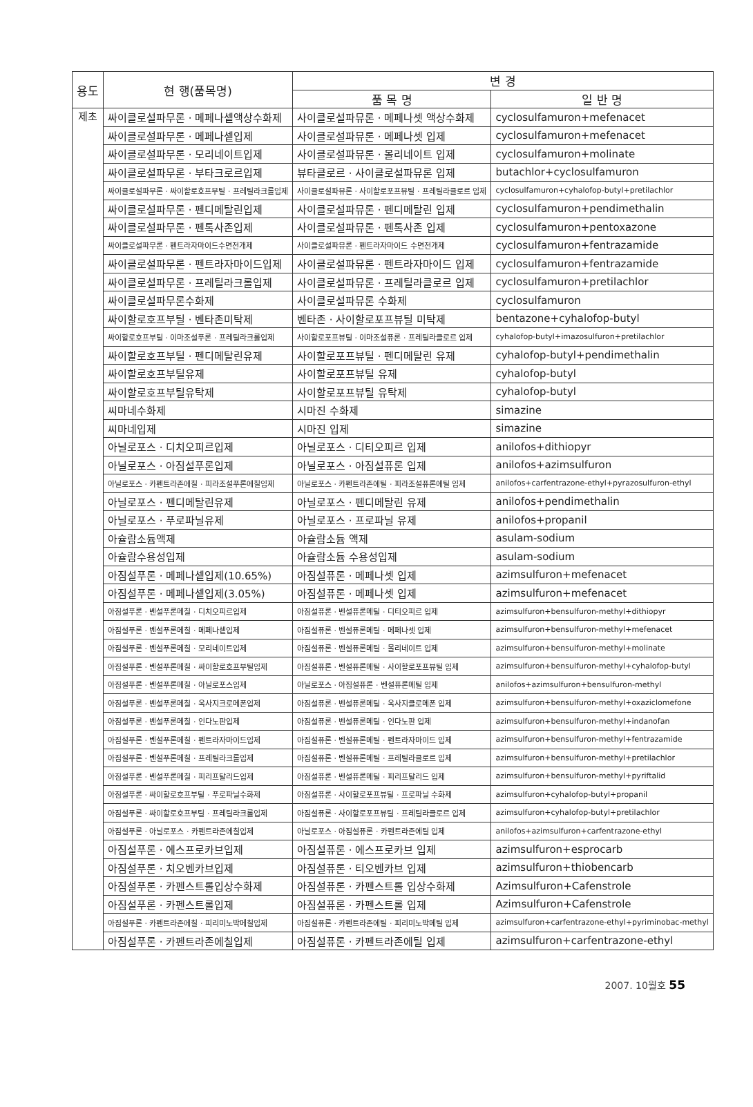| 용도 | 현 행(품목명) | 변 경 | |
| --- | --- | --- | --- |
| | | 품 목 명 | 일 반 명 |
| 제초 | 싸이클로설파무론 · 메페나셑액상수화제 | 사이클로설파뮤론 · 메페나셋 액상수화제 | cyclosulfamuron+mefenacet |
| | 싸이클로설파무론 · 메페나셑입제 | 사이클로설파뮤론 · 메페나셋 입제 | cyclosulfamuron+mefenacet |
| | 싸이클로설파무론 · 모리네이트입제 | 사이클로설파뮤론 · 몰리네이트 입제 | cyclosulfamuron+molinate |
| | 싸이클로설파무론 · 부타크로르입제 | 뷰타클로르 · 사이클로설파뮤론 입제 | butachlor+cyclosulfamuron |
| | 싸이클로설파무론 · 싸이할로호프부틸 · 프레틸라크롤입제 | 사이클로설파뮤론 · 사이할로포프뷰틸 · 프레틸라클로르 입제 | cyclosulfamuron+cyhalofop-butyl+pretilachlor |
| | 싸이클로설파무론 · 펜디메탈린입제 | 사이클로설파뮤론 · 펜디메탈린 입제 | cyclosulfamuron+pendimethalin |
| | 싸이클로설파무론 · 펜톡사존입제 | 사이클로설파뮤론 · 펜톡사존 입제 | cyclosulfamuron+pentoxazone |
| | 싸이클로설파무론 · 펜트라자마이드수면전개제 | 사이클로설파뮤론 · 펜트라자마이드 수면전개제 | cyclosulfamuron+fentrazamide |
| | 싸이클로설파무론 · 펜트라자마이드입제 | 사이클로설파뮤론 · 펜트라자마이드 입제 | cyclosulfamuron+fentrazamide |
| | 싸이클로설파무론 · 프레틸라크롤입제 | 사이클로설파뮤론 · 프레틸라클로르 입제 | cyclosulfamuron+pretilachlor |
| | 싸이클로설파무론수화제 | 사이클로설파뮤론 수화제 | cyclosulfamuron |
| | 싸이할로호프부틸 · 벤타존미탁제 | 벤타존 · 사이할로포프뷰틸 미탁제 | bentazone+cyhalofop-butyl |
| | 싸이할로호프부틸 · 이마조설푸론 · 프레틸라크롤입제 | 사이할로포프뷰틸 · 이마조설퓨론 · 프레틸라클로르 입제 | cyhalofop-butyl+imazosulfuron+pretilachlor |
| | 싸이할로호프부틸 · 펜디메탈린유제 | 사이할로포프뷰틸 · 펜디메탈린 유제 | cyhalofop-butyl+pendimethalin |
| | 싸이할로호프부틸유제 | 사이할로포프뷰틸 유제 | cyhalofop-butyl |
| | 싸이할로호프부틸유탁제 | 사이할로포프뷰틸 유탁제 | cyhalofop-butyl |
| | 씨마네수화제 | 시마진 수화제 | simazine |
| | 씨마네입제 | 시마진 입제 | simazine |
| | 아닐로포스 · 디치오피르입제 | 아닐로포스 · 디티오피르 입제 | anilofos+dithiopyr |
| | 아닐로포스 · 아짐설푸론입제 | 아닐로포스 · 아짐설퓨론 입제 | anilofos+azimsulfuron |
| | 아닐로포스 · 카펜트라존에칠 · 피라조설푸론에칠입제 | 아닐로포스 · 카펜트라존에틸 · 피라조설퓨론에틸 입제 | anilofos+carfentrazone-ethyl+pyrazosulfuron-ethyl |
| | 아닐로포스 · 펜디메탈린유제 | 아닐로포스 · 펜디메탈린 유제 | anilofos+pendimethalin |
| | 아닐로포스 · 푸로파닐유제 | 아닐로포스 · 프로파닐 유제 | anilofos+propanil |
| | 아슐람소듐액제 | 아슐람소듐 액제 | asulam-sodium |
| | 아슐람수용성입제 | 아슐람소듐 수용성입제 | asulam-sodium |
| | 아짐설푸론 · 메페나셑입제(10.65%) | 아짐설퓨론 · 메페나셋 입제 | azimsulfuron+mefenacet |
| | 아짐설푸론 · 메페나셑입제(3.05%) | 아짐설퓨론 · 메페나셋 입제 | azimsulfuron+mefenacet |
| | 아짐설푸론 · 벤설푸론메칠 · 디치오피르입제 | 아짐설퓨론 · 벤설퓨론메틸 · 디티오피르 입제 | azimsulfuron+bensulfuron-methyl+dithiopyr |
| | 아짐설푸론 · 벤설푸론메칠 · 메페나셑입제 | 아짐설퓨론 · 벤설퓨론메틸 · 메페나셋 입제 | azimsulfuron+bensulfuron-methyl+mefenacet |
| | 아짐설푸론 · 벤설푸론메칠 · 모리네이트입제 | 아짐설퓨론 · 벤설퓨론메틸 · 몰리네이트 입제 | azimsulfuron+bensulfuron-methyl+molinate |
| | 아짐설푸론 · 벤설푸론메칠 · 싸이할로호프부틸입제 | 아짐설퓨론 · 벤설퓨론메틸 · 사이할로포프뷰틸 입제 | azimsulfuron+bensulfuron-methyl+cyhalofop-butyl |
| | 아짐설푸론 · 벤설푸론메칠 · 아닐로포스입제 | 아닐로포스 · 아짐설퓨론 · 벤설퓨론메틸 입제 | anilofos+azimsulfuron+bensulfuron-methyl |
| | 아짐설푸론 · 벤설푸론메칠 · 옥사지크로메폰입제 | 아짐설퓨론 · 벤설퓨론메틸 · 옥사지클로메폰 입제 | azimsulfuron+bensulfuron-methyl+oxaziclomefone |
| | 아짐설푸론 · 벤설푸론메칠 · 인다노판입제 | 아짐설퓨론 · 벤설퓨론메틸 · 인다노판 입제 | azimsulfuron+bensulfuron-methyl+indanofan |
| | 아짐설푸론 · 벤설푸론메칠 · 펜트라자마이드입제 | 아짐설퓨론 · 벤설퓨론메틸 · 펜트라자마이드 입제 | azimsulfuron+bensulfuron-methyl+fentrazamide |
| | 아짐설푸론 · 벤설푸론메칠 · 프레틸라크롤입제 | 아짐설퓨론 · 벤설퓨론메틸 · 프레틸라클로르 입제 | azimsulfuron+bensulfuron-methyl+pretilachlor |
| | 아짐설푸론 · 벤설푸론메칠 · 피리프탈리드입제 | 아짐설퓨론 · 벤설퓨론메틸 · 피리프탈리드 입제 | azimsulfuron+bensulfuron-methyl+pyriftalid |
| | 아짐설푸론 · 싸이할로호프부틸 · 푸로파닐수화제 | 아짐설퓨론 · 사이할로포프뷰틸 · 프로파닐 수화제 | azimsulfuron+cyhalofop-butyl+propanil |
| | 아짐설푸론 · 싸이할로호프부틸 · 프레틸라크롤입제 | 아짐설퓨론 · 사이할로포프뷰틸 · 프레틸라클로르 입제 | azimsulfuron+cyhalofop-butyl+pretilachlor |
| | 아짐설푸론 · 아닐로포스 · 카펜트라존에칠입제 | 아닐로포스 · 아짐설퓨론 · 카펜트라존에틸 입제 | anilofos+azimsulfuron+carfentrazone-ethyl |
| | 아짐설푸론 · 에스프로카브입제 | 아짐설퓨론 · 에스프로카브 입제 | azimsulfuron+esprocarb |
| | 아짐설푸론 · 치오벤카브입제 | 아짐설퓨론 · 티오벤카브 입제 | azimsulfuron+thiobencarb |
| | 아짐설푸론 · 카펜스트롤입상수화제 | 아짐설퓨론 · 카펜스트롤 입상수화제 | Azimsulfuron+Cafenstrole |
| | 아짐설푸론 · 카펜스트롤입제 | 아짐설퓨론 · 카펜스트롤 입제 | Azimsulfuron+Cafenstrole |
| | 아짐설푸론 · 카펜트라존에칠 · 피리미노박메칠입제 | 아짐설퓨론 · 카펜트라존에틸 · 피리미노박메틸 입제 | azimsulfuron+carfentrazone-ethyl+pyriminobac-methyl |
| | 아짐설푸론 · 카펜트라존에칠입제 | 아짐설퓨론 · 카펜트라존에틸 입제 | azimsulfuron+carfentrazone-ethyl |
2007. 10월호 55